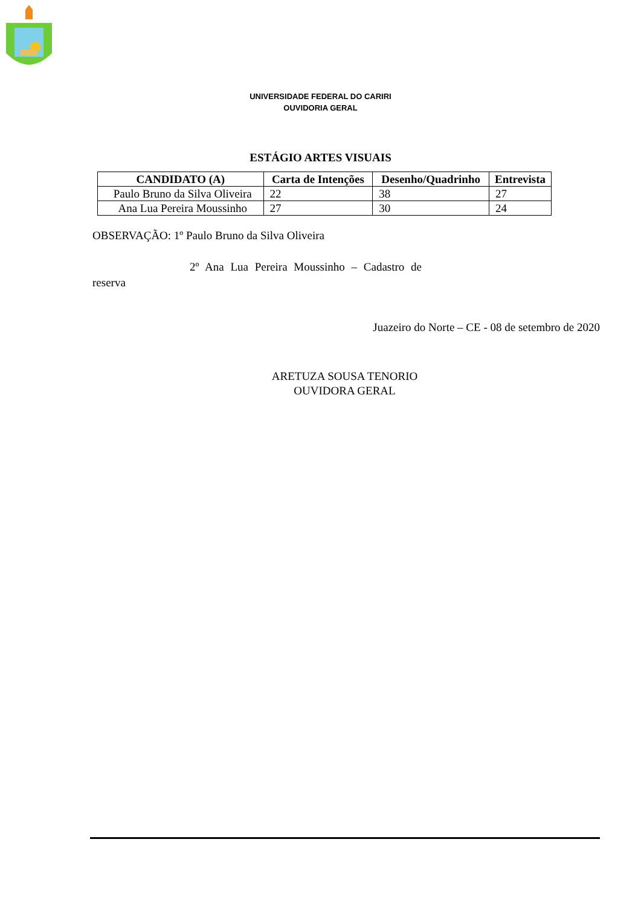UNIVERSIDADE FEDERAL DO CARIRI
OUVIDORIA GERAL
ESTÁGIO ARTES VISUAIS
| CANDIDATO (A) | Carta de Intenções | Desenho/Quadrinho | Entrevista |
| --- | --- | --- | --- |
| Paulo Bruno da Silva Oliveira | 22 | 38 | 27 |
| Ana Lua Pereira Moussinho | 27 | 30 | 24 |
OBSERVAÇÃO: 1º Paulo Bruno da Silva Oliveira
2º Ana Lua Pereira Moussinho – Cadastro de
reserva
Juazeiro do Norte – CE - 08 de setembro de 2020
ARETUZA SOUSA TENORIO
OUVIDORA GERAL